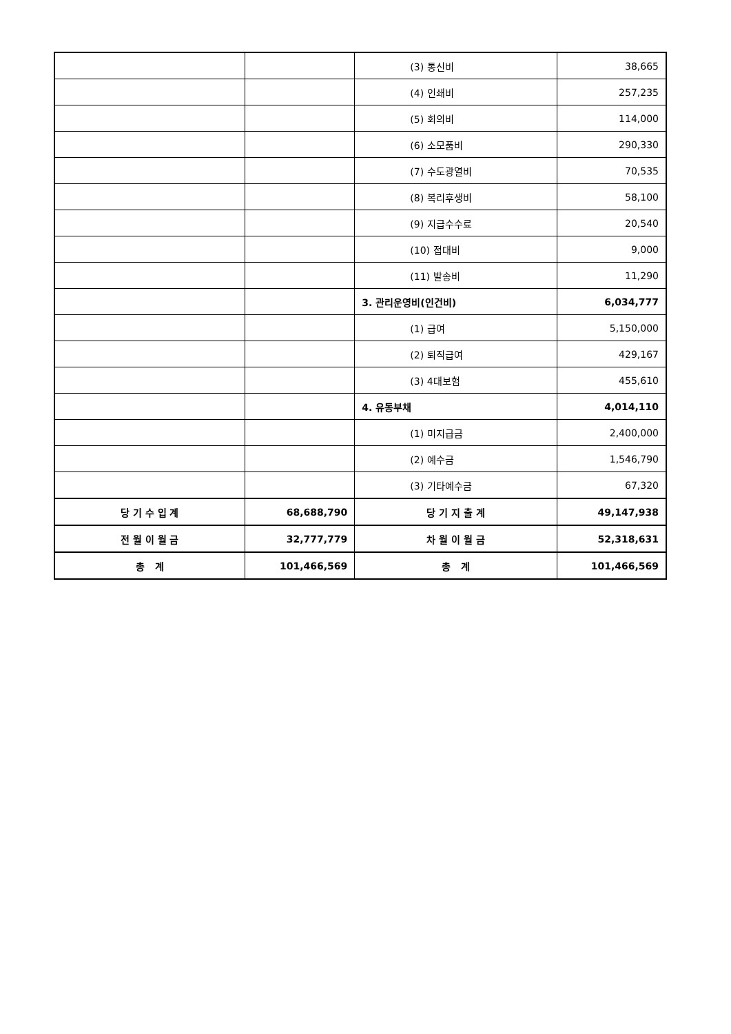| | | (3) 통신비 | 38,665 |
| | | (4) 인쇄비 | 257,235 |
| | | (5) 회의비 | 114,000 |
| | | (6) 소모품비 | 290,330 |
| | | (7) 수도광열비 | 70,535 |
| | | (8) 복리후생비 | 58,100 |
| | | (9) 지급수수료 | 20,540 |
| | | (10) 접대비 | 9,000 |
| | | (11) 발송비 | 11,290 |
| | | 3. 관리운영비(인건비) | 6,034,777 |
| | | (1) 급여 | 5,150,000 |
| | | (2) 퇴직급여 | 429,167 |
| | | (3) 4대보험 | 455,610 |
| | | 4. 유동부채 | 4,014,110 |
| | | (1) 미지급금 | 2,400,000 |
| | | (2) 예수금 | 1,546,790 |
| | | (3) 기타예수금 | 67,320 |
| 당 기 수 입 계 | 68,688,790 | 당 기 지 출 계 | 49,147,938 |
| 전 월 이 월 금 | 32,777,779 | 차 월 이 월 금 | 52,318,631 |
| 총 계 | 101,466,569 | 총 계 | 101,466,569 |